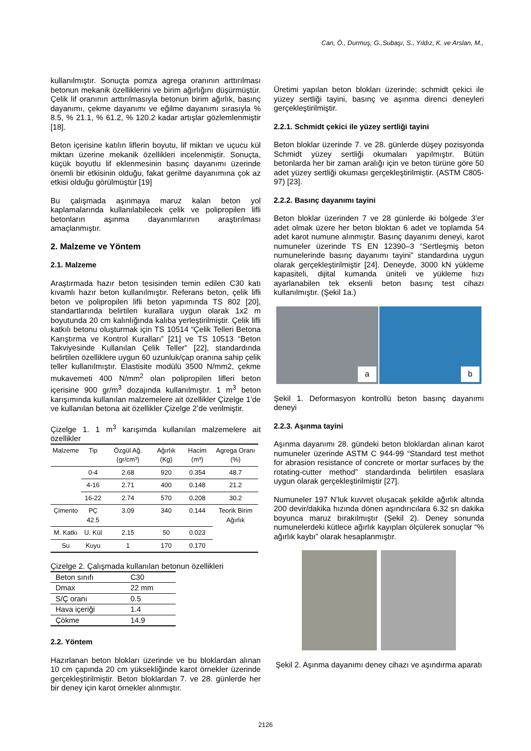Can, Ö., Durmuş, G.,Subaşı, S., Yıldız, K. ve Arslan, M.,
kullanılmıştır. Sonuçta pomza agrega oranının arttırılması betonun mekanik özelliklerini ve birim ağırlığını düşürmüştür. Çelik lif oranının arttırılmasıyla betonun birim ağırlık, basınç dayanımı, çekme dayanımı ve eğilme dayanımı sırasıyla % 8.5, % 21.1, % 61.2, % 120.2 kadar artışlar gözlemlenmiştir [18].
Beton içerisine katılın liflerin boyutu, lif miktarı ve uçucu kül miktarı üzerine mekanik özellikleri incelenmiştir. Sonuçta, küçük boyutlu lif eklenmesinin basınç dayanımı üzerinde önemli bir etkisinin olduğu, fakat gerilme dayanımına çok az etkisi olduğu görülmüştür [19]
Bu çalışmada aşınmaya maruz kalan beton yol kaplamalarında kullanılabilecek çelik ve polipropilen lifli betonların aşınma dayanımlarının araştırılması amaçlanmıştır.
2. Malzeme ve Yöntem
2.1. Malzeme
Araştırmada hazır beton tesisinden temin edilen C30 katı kıvamlı hazır beton kullanılmıştır. Referans beton, çelik lifli beton ve polipropilen lifli beton yapımında TS 802 [20], standartlarında belirtilen kurallara uygun olarak 1x2 m boyutunda 20 cm kalınlığında kalıba yerleştirilmiştir. Çelik lifli katkılı betonu oluşturmak için TS 10514 “Çelik Telleri Betona Karıştırma ve Kontrol Kuralları” [21] ve TS 10513 “Beton Takviyesinde Kullanılan Çelik Teller” [22], standardında belirtilen özelliklere uygun 60 uzunluk/çap oranına sahip çelik teller kullanılmıştır. Elastisite modülü 3500 N/mm2, çekme mukavemeti 400 N/mm<sup>2</sup> olan polipropilen lifleri beton içerisine 900 gr/m<sup>3</sup> dozajında kullanılmıştır. 1 m<sup>3</sup> beton karışımında kullanılan malzemelere ait özellikler Çizelge 1’de ve kullanılan betona ait özellikler Çizelge 2’de verilmiştir.
Çizelge 1. 1 m<sup>3</sup> karışımda kullanılan malzemelere ait özellikler
| Malzeme | Tip | Özgül Ağ. (gr/cm³) | Ağırlık (Kg) | Hacim (m³) | Agrega Oranı (%) |
| --- | --- | --- | --- | --- | --- |
| | 0-4 | 2.68 | 920 | 0.354 | 48.7 |
| | 4-16 | 2.71 | 400 | 0.148 | 21.2 |
| | 16-22 | 2.74 | 570 | 0.208 | 30.2 |
| Çimento | PÇ 42.5 | 3.09 | 340 | 0.144 | Teorik Birim Ağırlık |
| M. Katkı | U. Kül | 2.15 | 50 | 0.023 | |
| Su | Kuyu | 1 | 170 | 0.170 | |
Çizelge 2. Çalışmada kullanılan betonun özellikleri
| Beton sınıfı | C30 |
| Dmax | 22 mm |
| S/Ç oranı | 0.5 |
| Hava içeriği | 1.4 |
| Çökme | 14.9 |
2.2. Yöntem
Hazırlanan beton blokları üzerinde ve bu bloklardan alınan 10 cm çapında 20 cm yüksekliğinde karot örnekler üzerinde gerçekleştirilmiştir. Beton bloklardan 7. ve 28. günlerde her bir deney için karot örnekler alınmıştır.
Üretimi yapılan beton blokları üzerinde; schmidt çekici ile yüzey sertliği tayini, basınç ve aşınma direnci deneyleri gerçekleştirilmiştir.
2.2.1. Schmidt çekici ile yüzey sertliği tayini
Beton bloklar üzerinde 7. ve 28. günlerde düşey pozisyonda Schmidt yüzey sertliği okumaları yapılmıştır. Bütün betonlarda her bir zaman aralığı için ve beton türüne göre 50 adet yüzey sertliği okuması gerçekleştirilmiştir. (ASTM C805-97) [23].
2.2.2. Basınç dayanımı tayini
Beton bloklar üzerinden 7 ve 28 günlerde iki bölgede 3’er adet olmak üzere her beton bloktan 6 adet ve toplamda 54 adet karot numune alınmıştır. Basınç dayanımı deneyi, karot numuneler üzerinde TS EN 12390–3 “Sertleşmiş beton numunelerinde basınç dayanımı tayini” standardına uygun olarak gerçekleştirilmiştir [24]. Deneyde, 3000 kN yükleme kapasiteli, dijital kumanda üniteli ve yükleme hızı ayarlanabilen tek eksenli beton basınç test cihazı kullanılmıştır. (Şekil 1a.)
a
b
Şekil 1. Deformasyon kontrollü beton basınç dayanımı deneyi
2.2.3. Aşınma tayini
Aşınma dayanımı 28. gündeki beton bloklardan alınan karot numuneler üzerinde ASTM C 944-99 “Standard test methot for abrasion resistance of concrete or mortar surfaces by the rotating-cutter method” standardında belirtilen esaslara uygun olarak gerçekleştirilmiştir [27].
Numuneler 197 N’luk kuvvet oluşacak şekilde ağırlık altında 200 devir/dakika hızında dönen aşındırıcılara 6.32 sn dakika boyunca maruz bırakılmıştır (Şekil 2). Deney sonunda numunelerdeki kütlece ağırlık kayıpları ölçülerek sonuçlar “% ağırlık kaybı” olarak hesaplanmıştır.
Şekil 2. Aşınma dayanımı deney cihazı ve aşındırma aparatı
2126